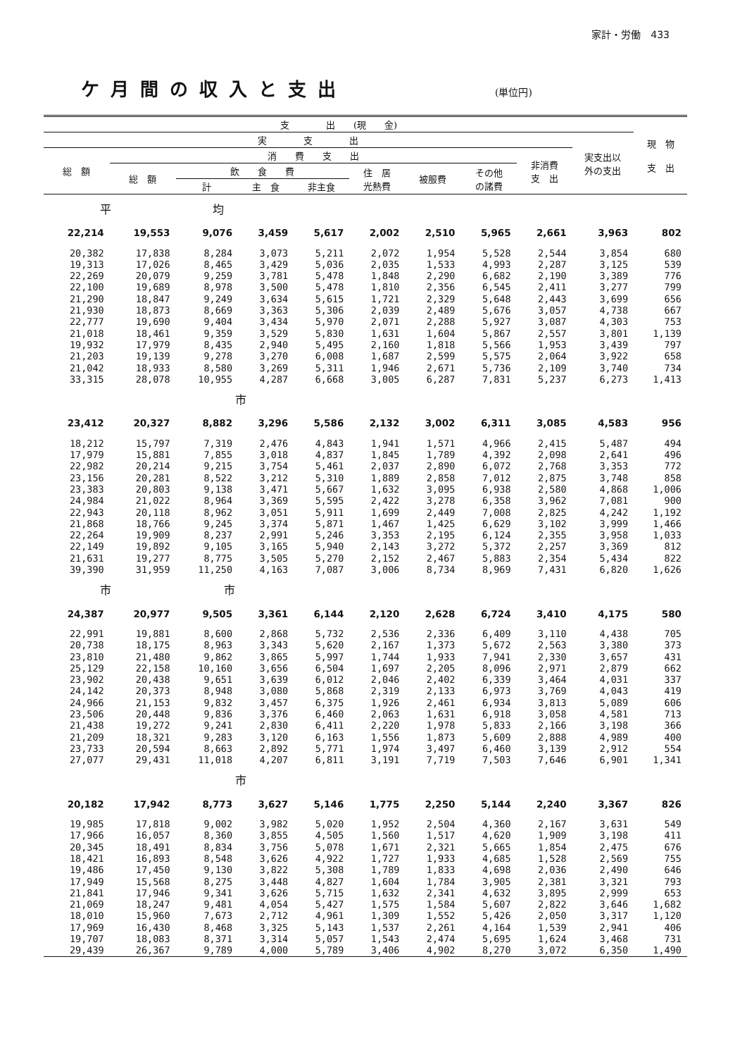家計・労働　433
ケ月間の収入と支出
(単位円)
| 支 出 (現 金) | | | | | | | | | | 現 物 支 出 |
| --- | --- | --- | --- | --- | --- | --- | --- | --- | --- | --- |
| 実 支 出 | | | | | | | | | 実支出以 外の支出 | |
| 総 額 | 消 費 支 出 | | | | | | | 非消費 支 出 | | |
| | 総 額 | 飲 食 費 | | | 住 居 光熱費 | 被服費 | その他 の諸費 | | | |
| | | 計 | 主 食 | 非主食 | | | | | | |
| 平 均 | | | | | | | | | | |
| 22,214 | 19,553 | 9,076 | 3,459 | 5,617 | 2,002 | 2,510 | 5,965 | 2,661 | 3,963 | 802 |
| 20,382 | 17,838 | 8,284 | 3,073 | 5,211 | 2,072 | 1,954 | 5,528 | 2,544 | 3,854 | 680 |
| 19,313 | 17,026 | 8,465 | 3,429 | 5,036 | 2,035 | 1,533 | 4,993 | 2,287 | 3,125 | 539 |
| 22,269 | 20,079 | 9,259 | 3,781 | 5,478 | 1,848 | 2,290 | 6,682 | 2,190 | 3,389 | 776 |
| 22,100 | 19,689 | 8,978 | 3,500 | 5,478 | 1,810 | 2,356 | 6,545 | 2,411 | 3,277 | 799 |
| 21,290 | 18,847 | 9,249 | 3,634 | 5,615 | 1,721 | 2,329 | 5,648 | 2,443 | 3,699 | 656 |
| 21,930 | 18,873 | 8,669 | 3,363 | 5,306 | 2,039 | 2,489 | 5,676 | 3,057 | 4,738 | 667 |
| 22,777 | 19,690 | 9,404 | 3,434 | 5,970 | 2,071 | 2,288 | 5,927 | 3,087 | 4,303 | 753 |
| 21,018 | 18,461 | 9,359 | 3,529 | 5,830 | 1,631 | 1,604 | 5,867 | 2,557 | 3,801 | 1,139 |
| 19,932 | 17,979 | 8,435 | 2,940 | 5,495 | 2,160 | 1,818 | 5,566 | 1,953 | 3,439 | 797 |
| 21,203 | 19,139 | 9,278 | 3,270 | 6,008 | 1,687 | 2,599 | 5,575 | 2,064 | 3,922 | 658 |
| 21,042 | 18,933 | 8,580 | 3,269 | 5,311 | 1,946 | 2,671 | 5,736 | 2,109 | 3,740 | 734 |
| 33,315 | 28,078 | 10,955 | 4,287 | 6,668 | 3,005 | 6,287 | 7,831 | 5,237 | 6,273 | 1,413 |
| 市 | | | | | | | | | | |
| 23,412 | 20,327 | 8,882 | 3,296 | 5,586 | 2,132 | 3,002 | 6,311 | 3,085 | 4,583 | 956 |
| 18,212 | 15,797 | 7,319 | 2,476 | 4,843 | 1,941 | 1,571 | 4,966 | 2,415 | 5,487 | 494 |
| 17,979 | 15,881 | 7,855 | 3,018 | 4,837 | 1,845 | 1,789 | 4,392 | 2,098 | 2,641 | 496 |
| 22,982 | 20,214 | 9,215 | 3,754 | 5,461 | 2,037 | 2,890 | 6,072 | 2,768 | 3,353 | 772 |
| 23,156 | 20,281 | 8,522 | 3,212 | 5,310 | 1,889 | 2,858 | 7,012 | 2,875 | 3,748 | 858 |
| 23,383 | 20,803 | 9,138 | 3,471 | 5,667 | 1,632 | 3,095 | 6,938 | 2,580 | 4,868 | 1,006 |
| 24,984 | 21,022 | 8,964 | 3,369 | 5,595 | 2,422 | 3,278 | 6,358 | 3,962 | 7,081 | 900 |
| 22,943 | 20,118 | 8,962 | 3,051 | 5,911 | 1,699 | 2,449 | 7,008 | 2,825 | 4,242 | 1,192 |
| 21,868 | 18,766 | 9,245 | 3,374 | 5,871 | 1,467 | 1,425 | 6,629 | 3,102 | 3,999 | 1,466 |
| 22,264 | 19,909 | 8,237 | 2,991 | 5,246 | 3,353 | 2,195 | 6,124 | 2,355 | 3,958 | 1,033 |
| 22,149 | 19,892 | 9,105 | 3,165 | 5,940 | 2,143 | 3,272 | 5,372 | 2,257 | 3,369 | 812 |
| 21,631 | 19,277 | 8,775 | 3,505 | 5,270 | 2,152 | 2,467 | 5,883 | 2,354 | 5,434 | 822 |
| 39,390 | 31,959 | 11,250 | 4,163 | 7,087 | 3,006 | 8,734 | 8,969 | 7,431 | 6,820 | 1,626 |
| 市 市 | | | | | | | | | | |
| 24,387 | 20,977 | 9,505 | 3,361 | 6,144 | 2,120 | 2,628 | 6,724 | 3,410 | 4,175 | 580 |
| 22,991 | 19,881 | 8,600 | 2,868 | 5,732 | 2,536 | 2,336 | 6,409 | 3,110 | 4,438 | 705 |
| 20,738 | 18,175 | 8,963 | 3,343 | 5,620 | 2,167 | 1,373 | 5,672 | 2,563 | 3,380 | 373 |
| 23,810 | 21,480 | 9,862 | 3,865 | 5,997 | 1,744 | 1,933 | 7,941 | 2,330 | 3,657 | 431 |
| 25,129 | 22,158 | 10,160 | 3,656 | 6,504 | 1,697 | 2,205 | 8,096 | 2,971 | 2,879 | 662 |
| 23,902 | 20,438 | 9,651 | 3,639 | 6,012 | 2,046 | 2,402 | 6,339 | 3,464 | 4,031 | 337 |
| 24,142 | 20,373 | 8,948 | 3,080 | 5,868 | 2,319 | 2,133 | 6,973 | 3,769 | 4,043 | 419 |
| 24,966 | 21,153 | 9,832 | 3,457 | 6,375 | 1,926 | 2,461 | 6,934 | 3,813 | 5,089 | 606 |
| 23,506 | 20,448 | 9,836 | 3,376 | 6,460 | 2,063 | 1,631 | 6,918 | 3,058 | 4,581 | 713 |
| 21,438 | 19,272 | 9,241 | 2,830 | 6,411 | 2,220 | 1,978 | 5,833 | 2,166 | 3,198 | 366 |
| 21,209 | 18,321 | 9,283 | 3,120 | 6,163 | 1,556 | 1,873 | 5,609 | 2,888 | 4,989 | 400 |
| 23,733 | 20,594 | 8,663 | 2,892 | 5,771 | 1,974 | 3,497 | 6,460 | 3,139 | 2,912 | 554 |
| 27,077 | 29,431 | 11,018 | 4,207 | 6,811 | 3,191 | 7,719 | 7,503 | 7,646 | 6,901 | 1,341 |
| 市 | | | | | | | | | | |
| 20,182 | 17,942 | 8,773 | 3,627 | 5,146 | 1,775 | 2,250 | 5,144 | 2,240 | 3,367 | 826 |
| 19,985 | 17,818 | 9,002 | 3,982 | 5,020 | 1,952 | 2,504 | 4,360 | 2,167 | 3,631 | 549 |
| 17,966 | 16,057 | 8,360 | 3,855 | 4,505 | 1,560 | 1,517 | 4,620 | 1,909 | 3,198 | 411 |
| 20,345 | 18,491 | 8,834 | 3,756 | 5,078 | 1,671 | 2,321 | 5,665 | 1,854 | 2,475 | 676 |
| 18,421 | 16,893 | 8,548 | 3,626 | 4,922 | 1,727 | 1,933 | 4,685 | 1,528 | 2,569 | 755 |
| 19,486 | 17,450 | 9,130 | 3,822 | 5,308 | 1,789 | 1,833 | 4,698 | 2,036 | 2,490 | 646 |
| 17,949 | 15,568 | 8,275 | 3,448 | 4,827 | 1,604 | 1,784 | 3,905 | 2,381 | 3,321 | 793 |
| 21,841 | 17,946 | 9,341 | 3,626 | 5,715 | 1,632 | 2,341 | 4,632 | 3,895 | 2,999 | 653 |
| 21,069 | 18,247 | 9,481 | 4,054 | 5,427 | 1,575 | 1,584 | 5,607 | 2,822 | 3,646 | 1,682 |
| 18,010 | 15,960 | 7,673 | 2,712 | 4,961 | 1,309 | 1,552 | 5,426 | 2,050 | 3,317 | 1,120 |
| 17,969 | 16,430 | 8,468 | 3,325 | 5,143 | 1,537 | 2,261 | 4,164 | 1,539 | 2,941 | 406 |
| 19,707 | 18,083 | 8,371 | 3,314 | 5,057 | 1,543 | 2,474 | 5,695 | 1,624 | 3,468 | 731 |
| 29,439 | 26,367 | 9,789 | 4,000 | 5,789 | 3,406 | 4,902 | 8,270 | 3,072 | 6,350 | 1,490 |